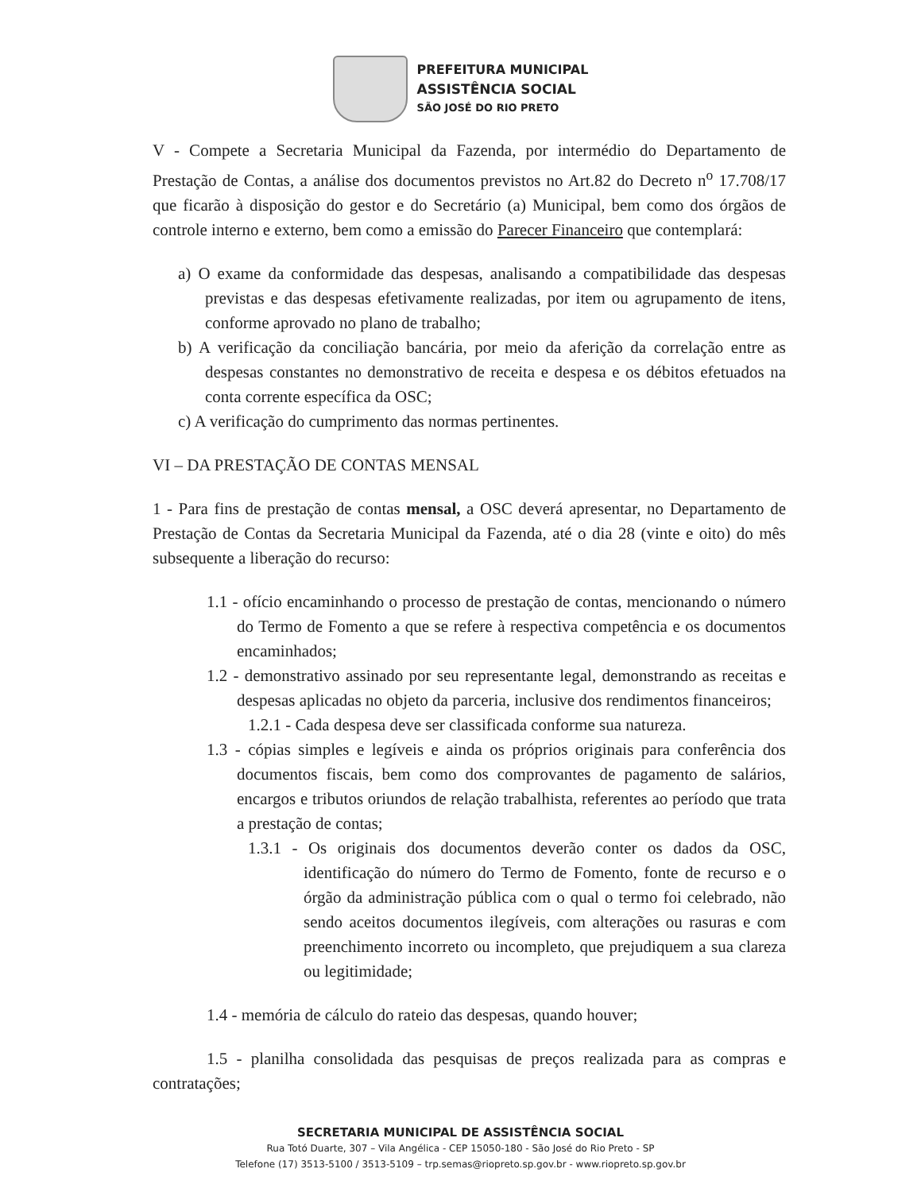PREFEITURA MUNICIPAL
ASSISTÊNCIA SOCIAL
SÃO JOSÉ DO RIO PRETO
V - Compete a Secretaria Municipal da Fazenda, por intermédio do Departamento de Prestação de Contas, a análise dos documentos previstos no Art.82 do Decreto n<sup>o</sup> 17.708/17 que ficarão à disposição do gestor e do Secretário (a) Municipal, bem como dos órgãos de controle interno e externo, bem como a emissão do Parecer Financeiro que contemplará:
a) O exame da conformidade das despesas, analisando a compatibilidade das despesas previstas e das despesas efetivamente realizadas, por item ou agrupamento de itens, conforme aprovado no plano de trabalho;
b) A verificação da conciliação bancária, por meio da aferição da correlação entre as despesas constantes no demonstrativo de receita e despesa e os débitos efetuados na conta corrente específica da OSC;
c) A verificação do cumprimento das normas pertinentes.
VI – DA PRESTAÇÃO DE CONTAS MENSAL
1 - Para fins de prestação de contas mensal, a OSC deverá apresentar, no Departamento de Prestação de Contas da Secretaria Municipal da Fazenda, até o dia 28 (vinte e oito) do mês subsequente a liberação do recurso:
1.1 - ofício encaminhando o processo de prestação de contas, mencionando o número do Termo de Fomento a que se refere à respectiva competência e os documentos encaminhados;
1.2 - demonstrativo assinado por seu representante legal, demonstrando as receitas e despesas aplicadas no objeto da parceria, inclusive dos rendimentos financeiros;
1.2.1 - Cada despesa deve ser classificada conforme sua natureza.
1.3 - cópias simples e legíveis e ainda os próprios originais para conferência dos documentos fiscais, bem como dos comprovantes de pagamento de salários, encargos e tributos oriundos de relação trabalhista, referentes ao período que trata a prestação de contas;
1.3.1 - Os originais dos documentos deverão conter os dados da OSC, identificação do número do Termo de Fomento, fonte de recurso e o órgão da administração pública com o qual o termo foi celebrado, não sendo aceitos documentos ilegíveis, com alterações ou rasuras e com preenchimento incorreto ou incompleto, que prejudiquem a sua clareza ou legitimidade;
1.4 - memória de cálculo do rateio das despesas, quando houver;
1.5 - planilha consolidada das pesquisas de preços realizada para as compras e contratações;
SECRETARIA MUNICIPAL DE ASSISTÊNCIA SOCIAL
Rua Totó Duarte, 307 – Vila Angélica - CEP 15050-180 - São José do Rio Preto - SP
Telefone (17) 3513-5100 / 3513-5109 – trp.semas@riopreto.sp.gov.br - www.riopreto.sp.gov.br